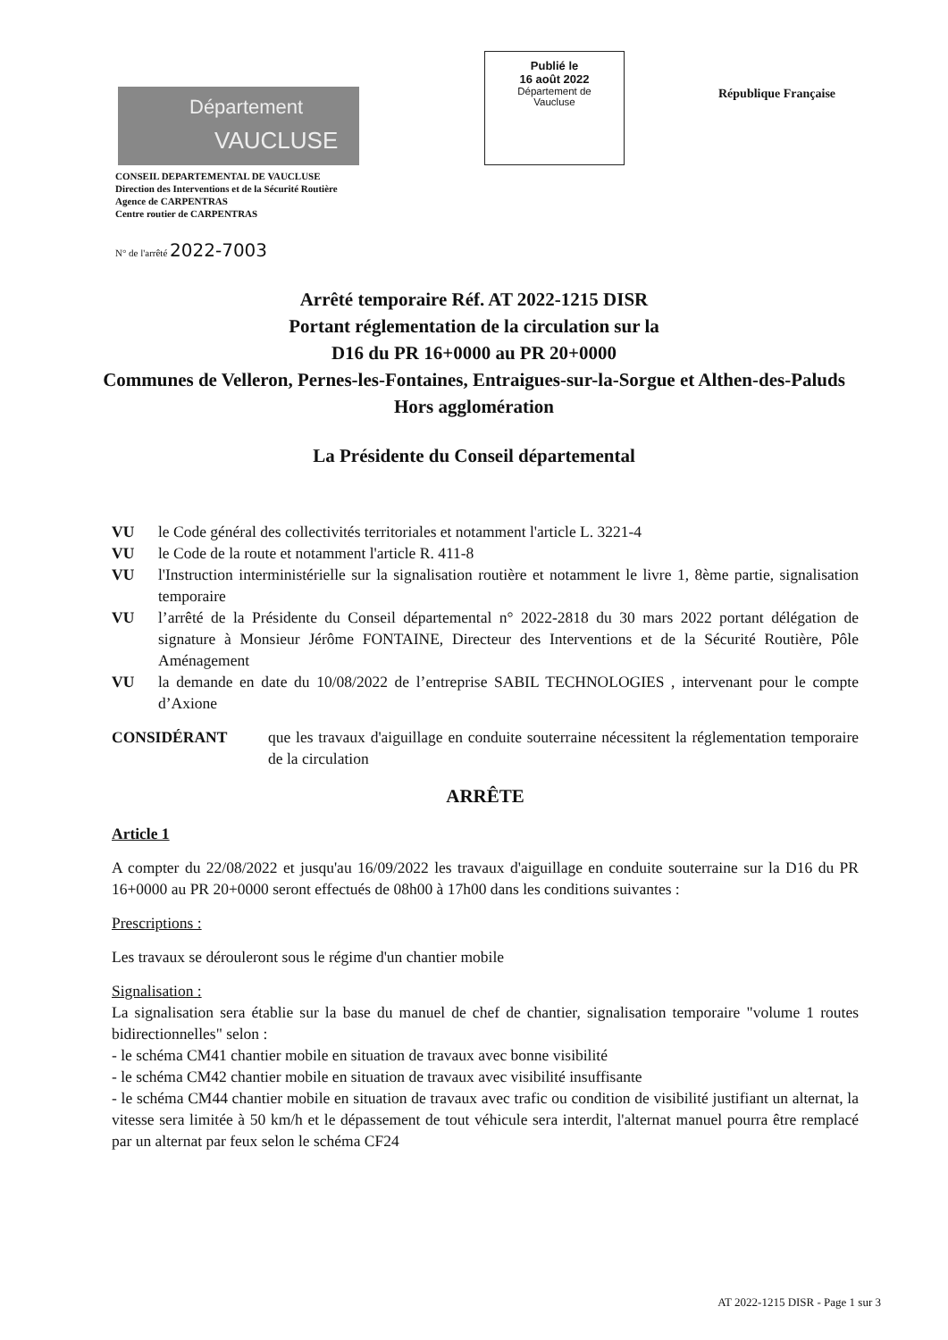Département
VAUCLUSE
Publié le
16 août 2022
Département de
Vaucluse
République Française
CONSEIL DEPARTEMENTAL DE VAUCLUSE
Direction des Interventions et de la Sécurité Routière
Agence de CARPENTRAS
Centre routier de CARPENTRAS
N° de l'arrêté 2022-7003
Arrêté temporaire Réf. AT 2022-1215 DISR
Portant réglementation de la circulation sur la
D16 du PR 16+0000 au PR 20+0000
Communes de Velleron, Pernes-les-Fontaines, Entraigues-sur-la-Sorgue et Althen-des-Paluds
Hors agglomération
La Présidente du Conseil départemental
VU le Code général des collectivités territoriales et notamment l'article L. 3221-4
VU le Code de la route et notamment l'article R. 411-8
VU l'Instruction interministérielle sur la signalisation routière et notamment le livre 1, 8ème partie, signalisation temporaire
VU l’arrêté de la Présidente du Conseil départemental n° 2022-2818 du 30 mars 2022 portant délégation de signature à Monsieur Jérôme FONTAINE, Directeur des Interventions et de la Sécurité Routière, Pôle Aménagement
VU la demande en date du 10/08/2022 de l’entreprise SABIL TECHNOLOGIES , intervenant pour le compte d’Axione
CONSIDÉRANT que les travaux d'aiguillage en conduite souterraine nécessitent la réglementation temporaire de la circulation
ARRÊTE
Article 1
A compter du 22/08/2022 et jusqu'au 16/09/2022 les travaux d'aiguillage en conduite souterraine sur la D16 du PR 16+0000 au PR 20+0000 seront effectués de 08h00 à 17h00 dans les conditions suivantes :
Prescriptions :
Les travaux se dérouleront sous le régime d'un chantier mobile
Signalisation :
La signalisation sera établie sur la base du manuel de chef de chantier, signalisation temporaire "volume 1 routes bidirectionnelles" selon :
- le schéma CM41 chantier mobile en situation de travaux avec bonne visibilité
- le schéma CM42 chantier mobile en situation de travaux avec visibilité insuffisante
- le schéma CM44 chantier mobile en situation de travaux avec trafic ou condition de visibilité justifiant un alternat, la vitesse sera limitée à 50 km/h et le dépassement de tout véhicule sera interdit, l'alternat manuel pourra être remplacé par un alternat par feux selon le schéma CF24
AT 2022-1215 DISR - Page 1 sur 3